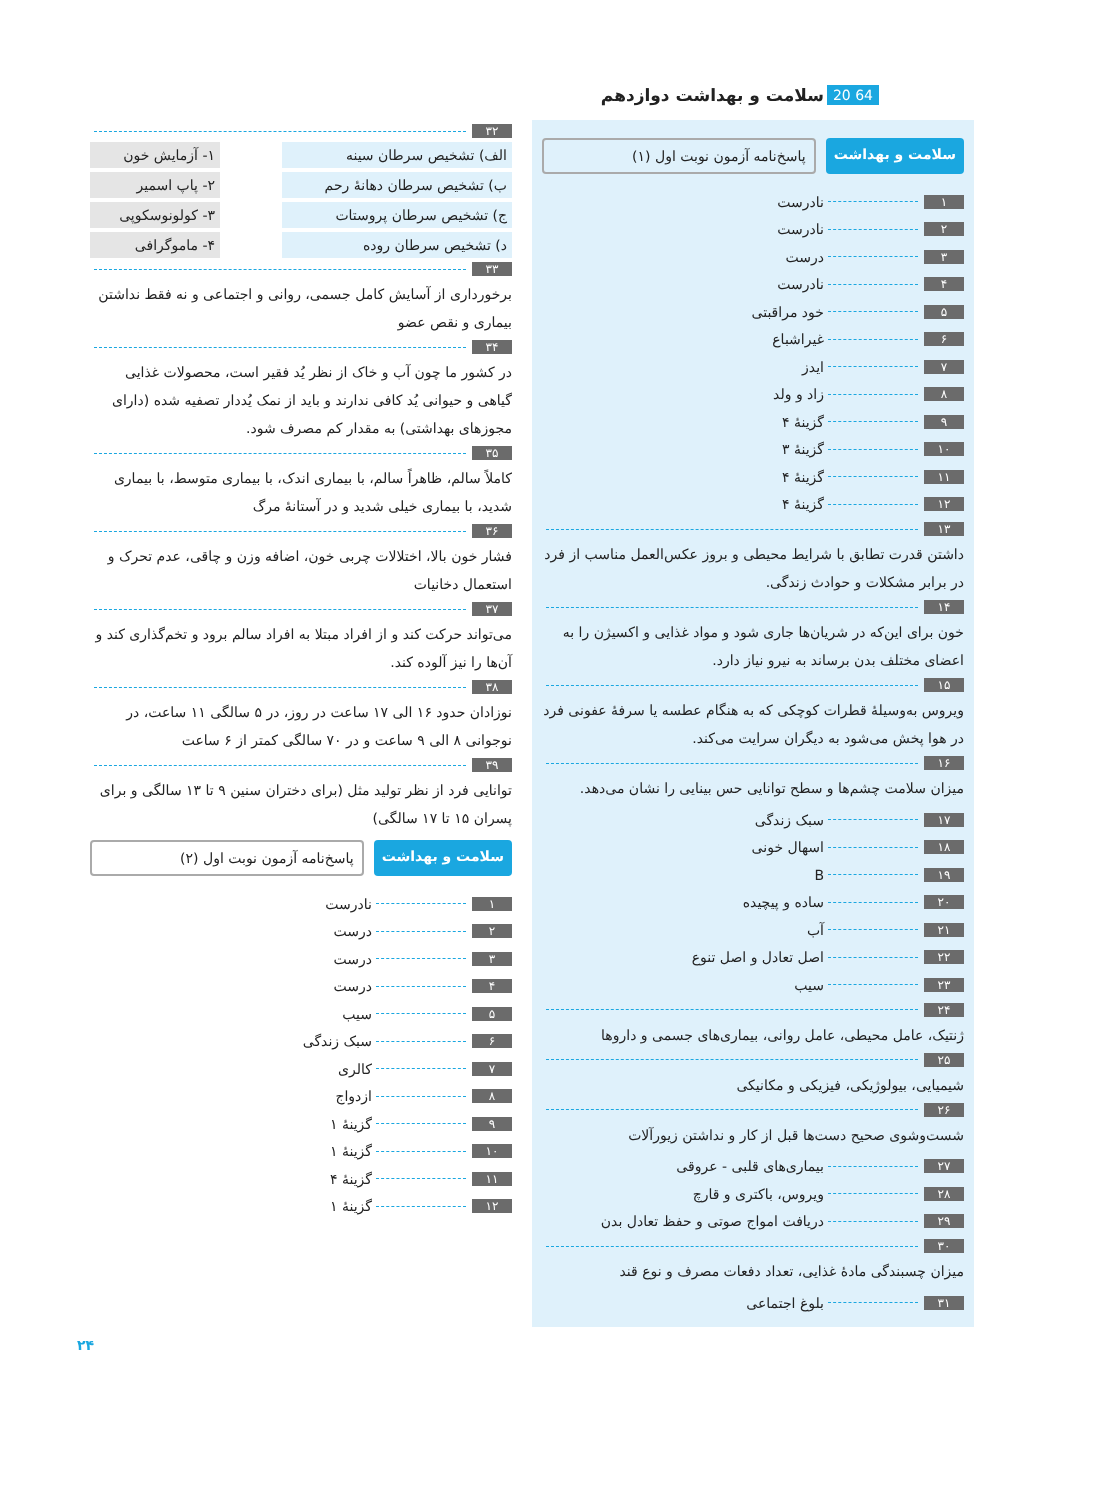20 64 سلامت و بهداشت دوازدهم
سلامت و بهداشت پاسخ‌نامه آزمون نوبت اول (۱)
۱ نادرست
۲ نادرست
۳ درست
۴ نادرست
۵ خود مراقبتی
۶ غیراشباع
۷ ایدز
۸ زاد و ولد
۹ گزینهٔ ۴
۱۰ گزینهٔ ۳
۱۱ گزینهٔ ۴
۱۲ گزینهٔ ۴
۱۳
داشتن قدرت تطابق با شرایط محیطی و بروز عکس‌العمل مناسب از فرد در برابر مشکلات و حوادث زندگی.
۱۴
خون برای این‌که در شریان‌ها جاری شود و مواد غذایی و اکسیژن را به اعضای مختلف بدن برساند به نیرو نیاز دارد.
۱۵
ویروس به‌وسیلهٔ قطرات کوچکی که به هنگام عطسه یا سرفهٔ عفونی فرد در هوا پخش می‌شود به دیگران سرایت می‌کند.
۱۶
میزان سلامت چشم‌ها و سطح توانایی حس بینایی را نشان می‌دهد.
۱۷ سبک زندگی
۱۸ اسهال خونی
۱۹ B
۲۰ ساده و پیچیده
۲۱ آب
۲۲ اصل تعادل و اصل تنوع
۲۳ سیب
۲۴
ژنتیک، عامل محیطی، عامل روانی، بیماری‌های جسمی و داروها
۲۵
شیمیایی، بیولوژیکی، فیزیکی و مکانیکی
۲۶
شست‌وشوی صحیح دست‌ها قبل از کار و نداشتن زیورآلات
۲۷ بیماری‌های قلبی - عروقی
۲۸ ویروس، باکتری و قارچ
۲۹ دریافت امواج صوتی و حفظ تعادل بدن
۳۰
میزان چسبندگی مادهٔ غذایی، تعداد دفعات مصرف و نوع قند
۳۱ بلوغ اجتماعی
۳۲
الف) تشخیص سرطان سینه ۱- آزمایش خون
ب) تشخیص سرطان دهانهٔ رحم ۲- پاپ اسمیر
ج) تشخیص سرطان پروستات ۳- کولونوسکوپی
د) تشخیص سرطان روده ۴- ماموگرافی
۳۳
برخورداری از آسایش کامل جسمی، روانی و اجتماعی و نه فقط نداشتن بیماری و نقص عضو
۳۴
در کشور ما چون آب و خاک از نظر یُد فقیر است، محصولات غذایی گیاهی و حیوانی یُد کافی ندارند و باید از نمک یُددار تصفیه شده (دارای مجوزهای بهداشتی) به مقدار کم مصرف شود.
۳۵
کاملاً سالم، ظاهراً سالم، با بیماری اندک، با بیماری متوسط، با بیماری شدید، با بیماری خیلی شدید و در آستانهٔ مرگ
۳۶
فشار خون بالا، اختلالات چربی خون، اضافه وزن و چاقی، عدم تحرک و استعمال دخانیات
۳۷
می‌تواند حرکت کند و از افراد مبتلا به افراد سالم برود و تخم‌گذاری کند و آن‌ها را نیز آلوده کند.
۳۸
نوزادان حدود ۱۶ الی ۱۷ ساعت در روز، در ۵ سالگی ۱۱ ساعت، در نوجوانی ۸ الی ۹ ساعت و در ۷۰ سالگی کمتر از ۶ ساعت
۳۹
توانایی فرد از نظر تولید مثل (برای دختران سنین ۹ تا ۱۳ سالگی و برای پسران ۱۵ تا ۱۷ سالگی)
سلامت و بهداشت پاسخ‌نامه آزمون نوبت اول (۲)
۱ نادرست
۲ درست
۳ درست
۴ درست
۵ سیب
۶ سبک زندگی
۷ کالری
۸ ازدواج
۹ گزینهٔ ۱
۱۰ گزینهٔ ۱
۱۱ گزینهٔ ۴
۱۲ گزینهٔ ۱
۲۴